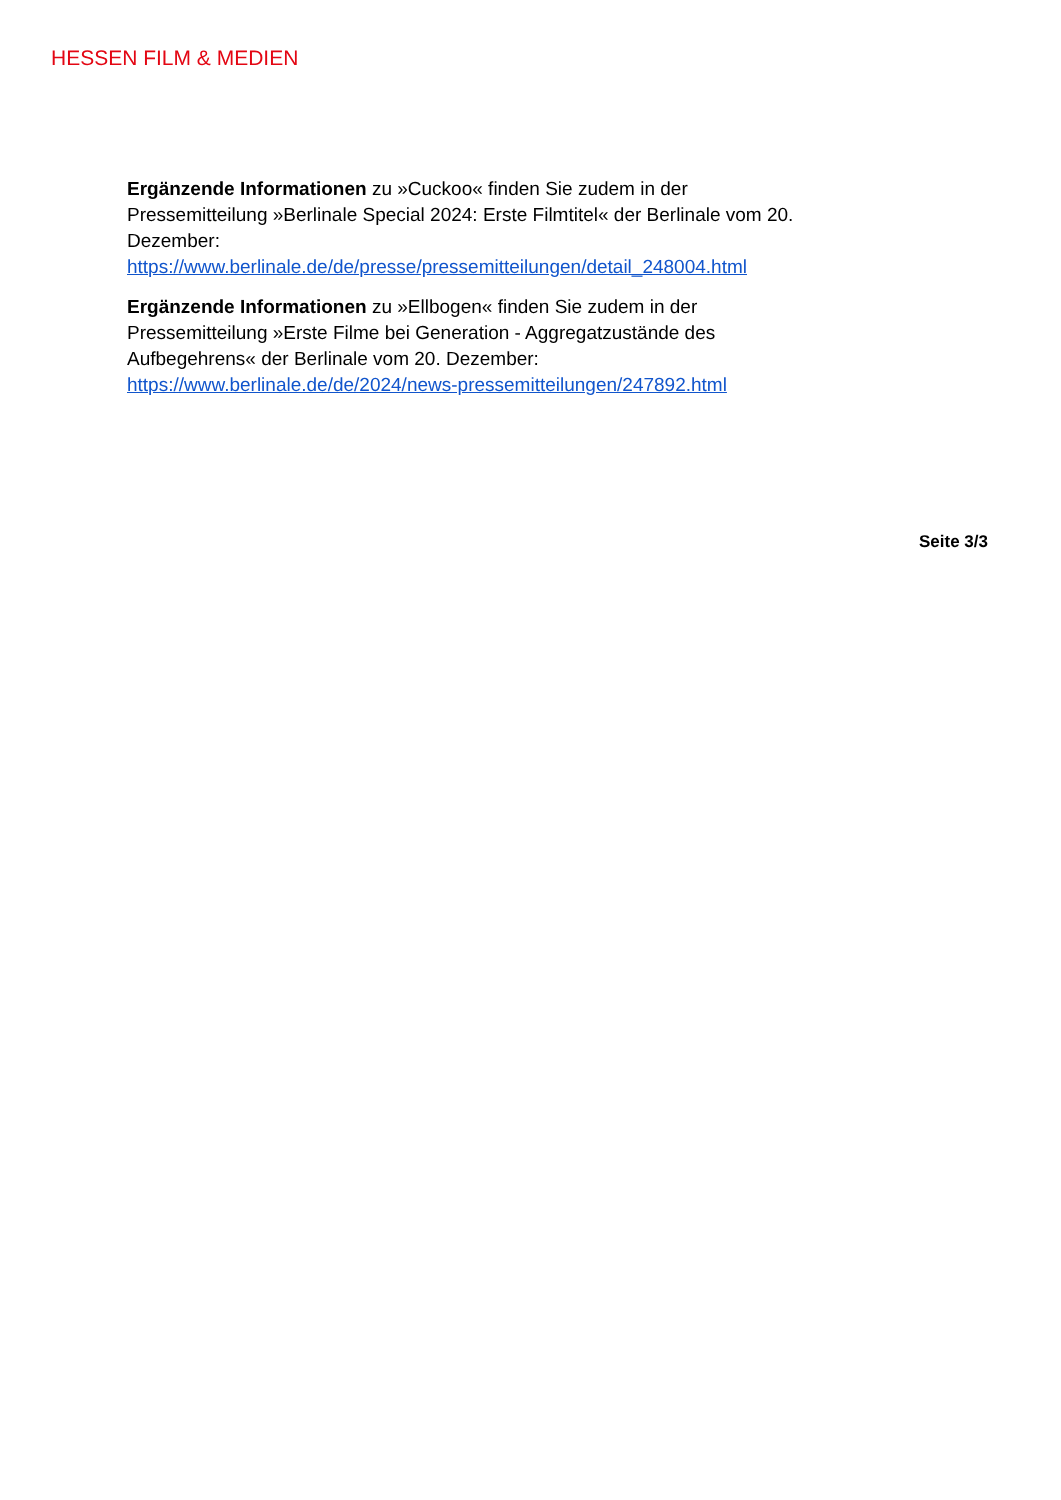HESSEN FILM & MEDIEN
Ergänzende Informationen zu »Cuckoo« finden Sie zudem in der Pressemitteilung »Berlinale Special 2024: Erste Filmtitel« der Berlinale vom 20. Dezember:
https://www.berlinale.de/de/presse/pressemitteilungen/detail_248004.html
Ergänzende Informationen zu »Ellbogen« finden Sie zudem in der Pressemitteilung »Erste Filme bei Generation - Aggregatzustände des Aufbegehrens« der Berlinale vom 20. Dezember:
https://www.berlinale.de/de/2024/news-pressemitteilungen/247892.html
Seite 3/3